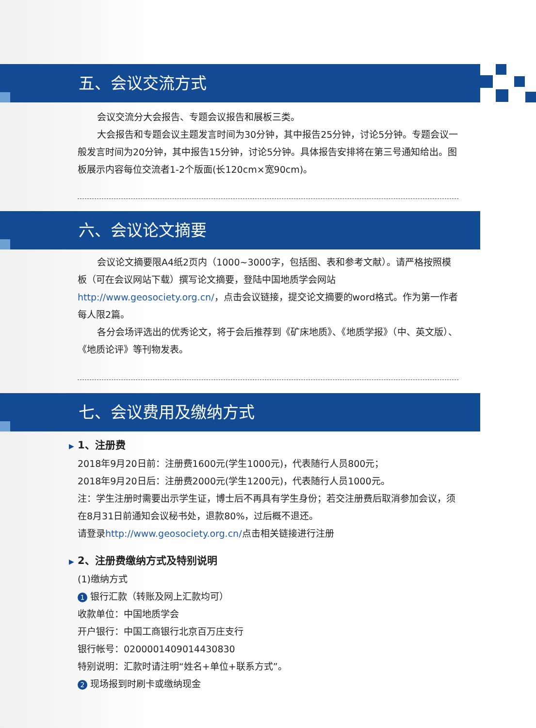五、会议交流方式
会议交流分大会报告、专题会议报告和展板三类。
大会报告和专题会议主题发言时间为30分钟，其中报告25分钟，讨论5分钟。专题会议一般发言时间为20分钟，其中报告15分钟，讨论5分钟。具体报告安排将在第三号通知给出。图板展示内容每位交流者1-2个版面(长120cm×宽90cm)。
六、会议论文摘要
会议论文摘要限A4纸2页内（1000~3000字，包括图、表和参考文献）。请严格按照模板（可在会议网站下载）撰写论文摘要，登陆中国地质学会网站http://www.geosociety.org.cn/，点击会议链接，提交论文摘要的word格式。作为第一作者每人限2篇。
各分会场评选出的优秀论文，将于会后推荐到《矿床地质》、《地质学报》（中、英文版）、《地质论评》等刊物发表。
七、会议费用及缴纳方式
▶ 1、注册费
2018年9月20日前：注册费1600元(学生1000元)，代表随行人员800元；
2018年9月20日后：注册费2000元(学生1200元)，代表随行人员1000元。
注：学生注册时需要出示学生证，博士后不再具有学生身份；若交注册费后取消参加会议，须在8月31日前通知会议秘书处，退款80%，过后概不退还。
请登录http://www.geosociety.org.cn/点击相关链接进行注册
▶ 2、注册费缴纳方式及特别说明
(1)缴纳方式
1 银行汇款（转账及网上汇款均可）
收款单位：中国地质学会
开户银行：中国工商银行北京百万庄支行
银行帐号：0200001409014430830
特别说明：汇款时请注明“姓名+单位+联系方式”。
2 现场报到时刷卡或缴纳现金